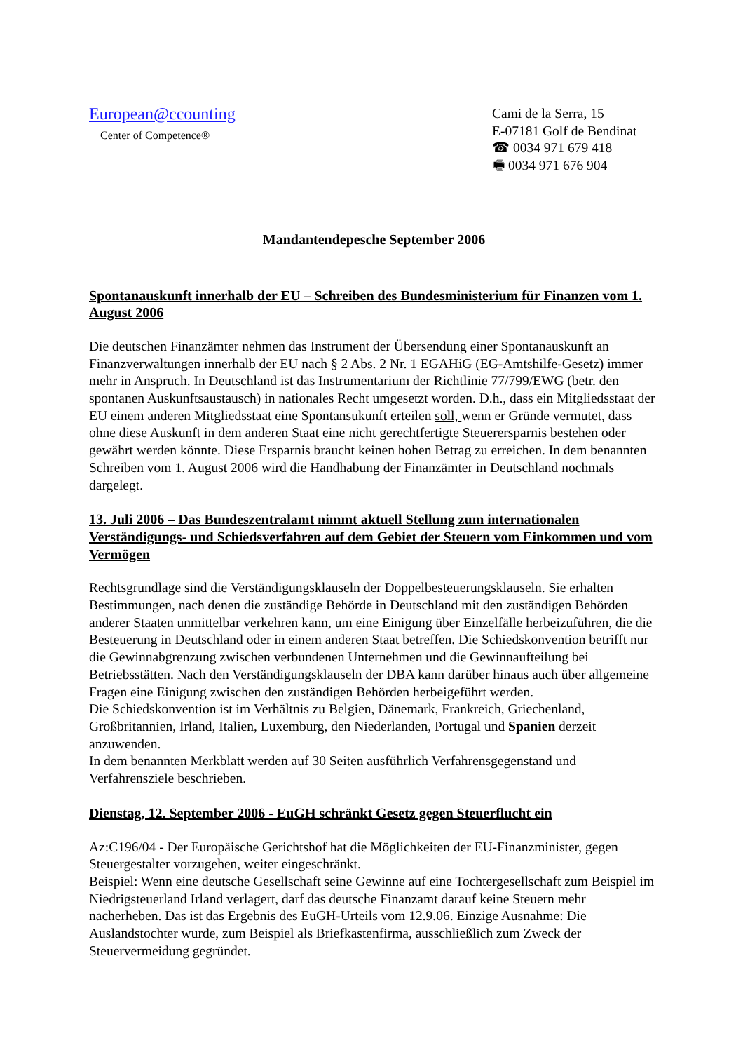European@ccounting
Center of Competence®
Cami de la Serra, 15
E-07181 Golf de Bendinat
☎ 0034 971 679 418
🖷 0034 971 676 904
Mandantendepesche September 2006
Spontanauskunft innerhalb der EU – Schreiben des Bundesministerium für Finanzen vom 1. August 2006
Die deutschen Finanzämter nehmen das Instrument der Übersendung einer Spontanauskunft an Finanzverwaltungen innerhalb der EU nach § 2 Abs. 2 Nr. 1 EGAHiG (EG-Amtshilfe-Gesetz) immer mehr in Anspruch. In Deutschland ist das Instrumentarium der Richtlinie 77/799/EWG (betr. den spontanen Auskunftsaustausch) in nationales Recht umgesetzt worden. D.h., dass ein Mitgliedsstaat der EU einem anderen Mitgliedsstaat eine Spontansukunft erteilen soll, wenn er Gründe vermutet, dass ohne diese Auskunft in dem anderen Staat eine nicht gerechtfertigte Steuerersparnis bestehen oder gewährt werden könnte. Diese Ersparnis braucht keinen hohen Betrag zu erreichen. In dem benannten Schreiben vom 1. August 2006 wird die Handhabung der Finanzämter in Deutschland nochmals dargelegt.
13. Juli 2006 – Das Bundeszentralamt nimmt aktuell Stellung zum internationalen Verständigungs- und Schiedsverfahren auf dem Gebiet der Steuern vom Einkommen und vom Vermögen
Rechtsgrundlage sind die Verständigungsklauseln der Doppelbesteuerungsklauseln. Sie erhalten Bestimmungen, nach denen die zuständige Behörde in Deutschland mit den zuständigen Behörden anderer Staaten unmittelbar verkehren kann, um eine Einigung über Einzelfälle herbeizuführen, die die Besteuerung in Deutschland oder in einem anderen Staat betreffen. Die Schiedskonvention betrifft nur die Gewinnabgrenzung zwischen verbundenen Unternehmen und die Gewinnaufteilung bei Betriebsstätten. Nach den Verständigungsklauseln der DBA kann darüber hinaus auch über allgemeine Fragen eine Einigung zwischen den zuständigen Behörden herbeigeführt werden.
Die Schiedskonvention ist im Verhältnis zu Belgien, Dänemark, Frankreich, Griechenland, Großbritannien, Irland, Italien, Luxemburg, den Niederlanden, Portugal und Spanien derzeit anzuwenden.
In dem benannten Merkblatt werden auf 30 Seiten ausführlich Verfahrensgegenstand und Verfahrensziele beschrieben.
Dienstag, 12. September 2006 - EuGH schränkt Gesetz gegen Steuerflucht ein
Az:C196/04 - Der Europäische Gerichtshof hat die Möglichkeiten der EU-Finanzminister, gegen Steuergestalter vorzugehen, weiter eingeschränkt.
Beispiel: Wenn eine deutsche Gesellschaft seine Gewinne auf eine Tochtergesellschaft zum Beispiel im Niedrigsteuerland Irland verlagert, darf das deutsche Finanzamt darauf keine Steuern mehr nacherheben. Das ist das Ergebnis des EuGH-Urteils vom 12.9.06. Einzige Ausnahme: Die Auslandstochter wurde, zum Beispiel als Briefkastenfirma, ausschließlich zum Zweck der Steuervermeidung gegründet.